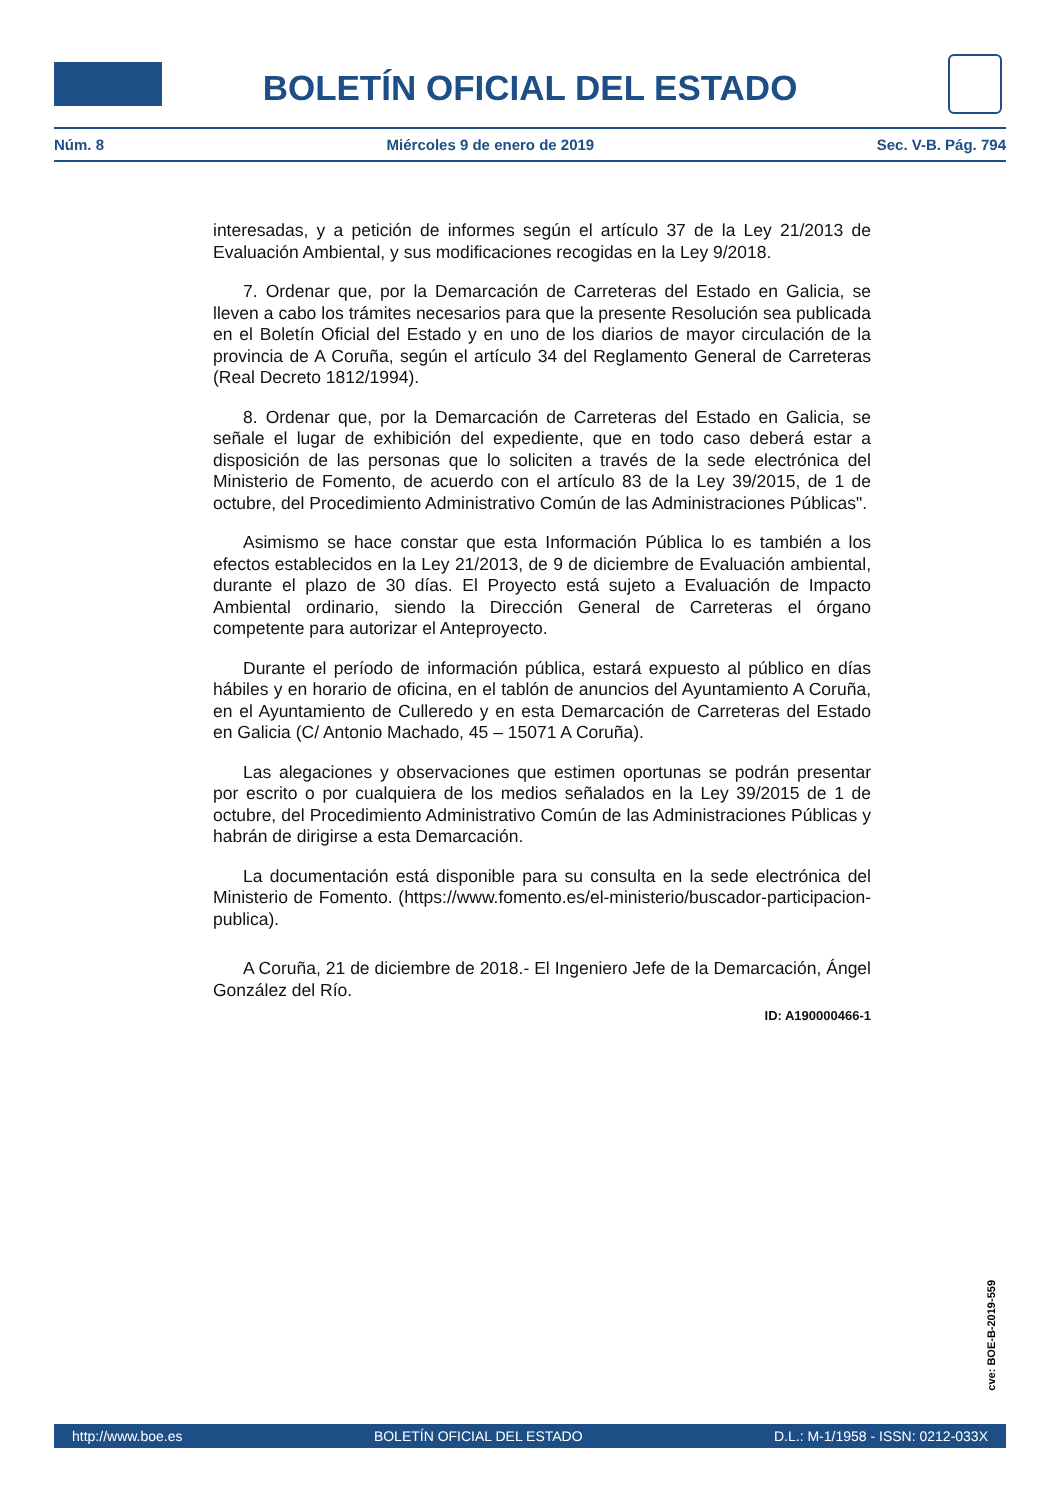BOLETÍN OFICIAL DEL ESTADO
Núm. 8 Miércoles 9 de enero de 2019 Sec. V-B. Pág. 794
interesadas, y a petición de informes según el artículo 37 de la Ley 21/2013 de Evaluación Ambiental, y sus modificaciones recogidas en la Ley 9/2018.
7. Ordenar que, por la Demarcación de Carreteras del Estado en Galicia, se lleven a cabo los trámites necesarios para que la presente Resolución sea publicada en el Boletín Oficial del Estado y en uno de los diarios de mayor circulación de la provincia de A Coruña, según el artículo 34 del Reglamento General de Carreteras (Real Decreto 1812/1994).
8. Ordenar que, por la Demarcación de Carreteras del Estado en Galicia, se señale el lugar de exhibición del expediente, que en todo caso deberá estar a disposición de las personas que lo soliciten a través de la sede electrónica del Ministerio de Fomento, de acuerdo con el artículo 83 de la Ley 39/2015, de 1 de octubre, del Procedimiento Administrativo Común de las Administraciones Públicas".
Asimismo se hace constar que esta Información Pública lo es también a los efectos establecidos en la Ley 21/2013, de 9 de diciembre de Evaluación ambiental, durante el plazo de 30 días. El Proyecto está sujeto a Evaluación de Impacto Ambiental ordinario, siendo la Dirección General de Carreteras el órgano competente para autorizar el Anteproyecto.
Durante el período de información pública, estará expuesto al público en días hábiles y en horario de oficina, en el tablón de anuncios del Ayuntamiento A Coruña, en el Ayuntamiento de Culleredo y en esta Demarcación de Carreteras del Estado en Galicia (C/ Antonio Machado, 45 – 15071 A Coruña).
Las alegaciones y observaciones que estimen oportunas se podrán presentar por escrito o por cualquiera de los medios señalados en la Ley 39/2015 de 1 de octubre, del Procedimiento Administrativo Común de las Administraciones Públicas y habrán de dirigirse a esta Demarcación.
La documentación está disponible para su consulta en la sede electrónica del Ministerio de Fomento. (https://www.fomento.es/el-ministerio/buscador-participacion-publica).
A Coruña, 21 de diciembre de 2018.- El Ingeniero Jefe de la Demarcación, Ángel González del Río.
ID: A190000466-1
cve: BOE-B-2019-559
http://www.boe.es BOLETÍN OFICIAL DEL ESTADO D.L.: M-1/1958 - ISSN: 0212-033X